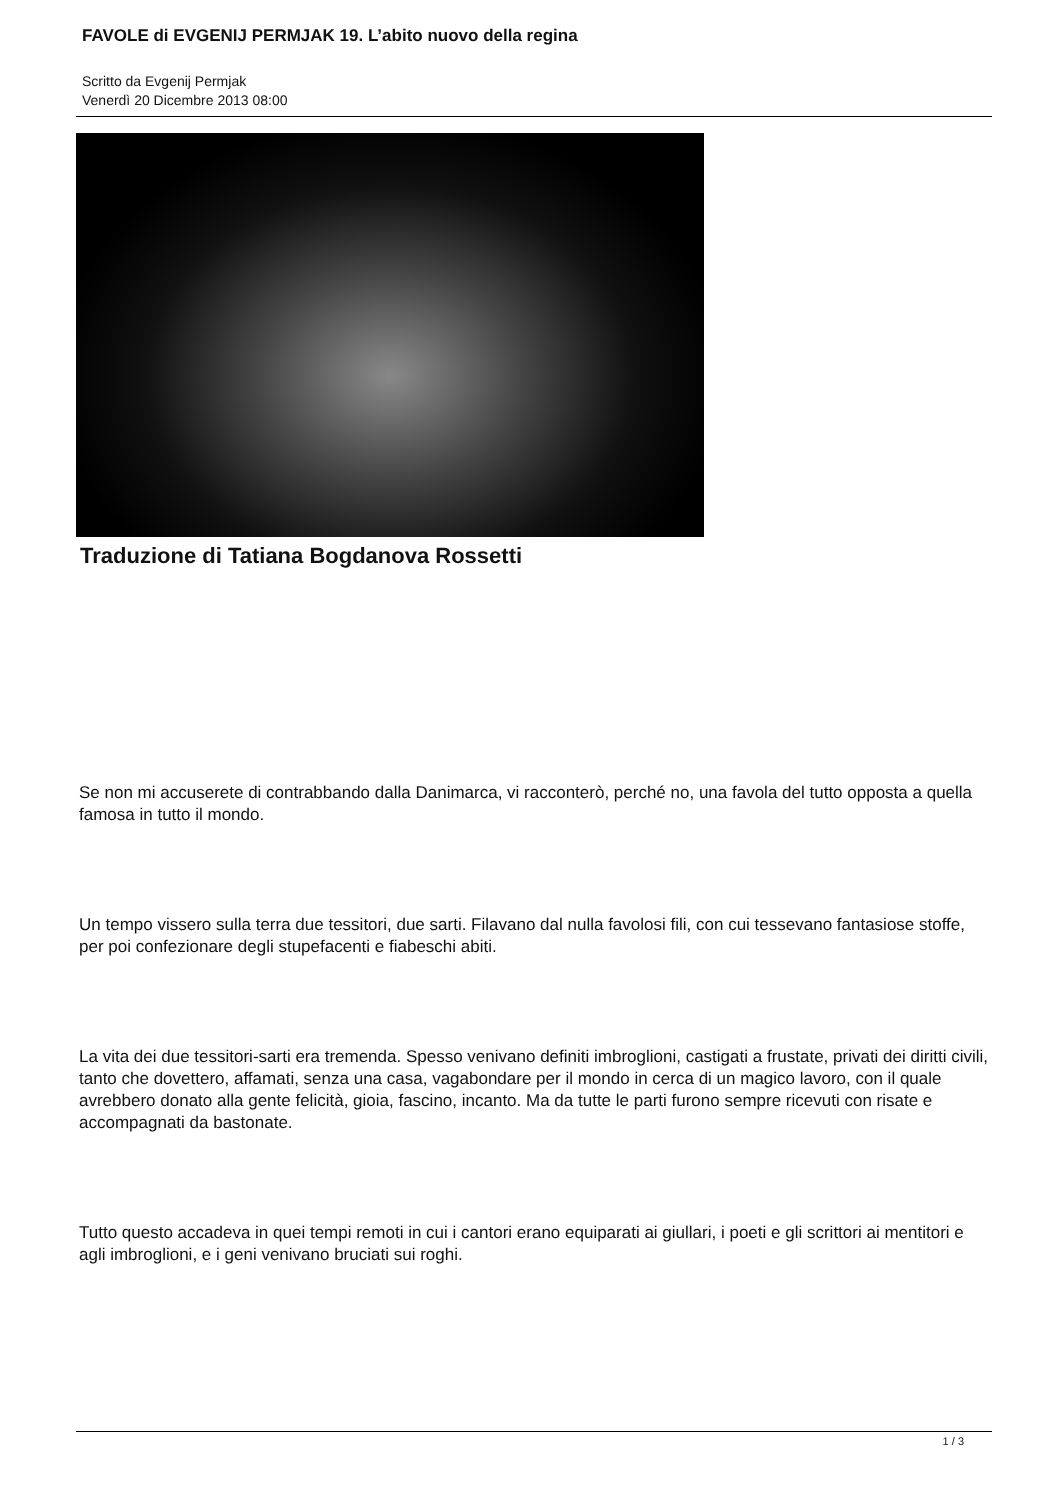FAVOLE di EVGENIJ PERMJAK 19. L’abito nuovo della regina
Scritto da Evgenij Permjak
Venerdì 20 Dicembre 2013 08:00
Traduzione di Tatiana Bogdanova Rossetti
Se non mi accuserete di contrabbando dalla Danimarca, vi racconterò, perché no, una favola del tutto opposta a quella famosa in tutto il mondo.
Un tempo vissero sulla terra due tessitori, due sarti. Filavano dal nulla favolosi fili, con cui tessevano fantasiose stoffe, per poi confezionare degli stupefacenti e fiabeschi abiti.
La vita dei due tessitori-sarti era tremenda. Spesso venivano definiti imbroglioni, castigati a frustate, privati dei diritti civili, tanto che dovettero, affamati, senza una casa, vagabondare per il mondo in cerca di un magico lavoro, con il quale avrebbero donato alla gente felicità, gioia, fascino, incanto. Ma da tutte le parti furono sempre ricevuti con risate e accompagnati da bastonate.
Tutto questo accadeva in quei tempi remoti in cui i cantori erano equiparati ai giullari, i poeti e gli scrittori ai mentitori e agli imbroglioni, e i geni venivano bruciati sui roghi.
1 / 3